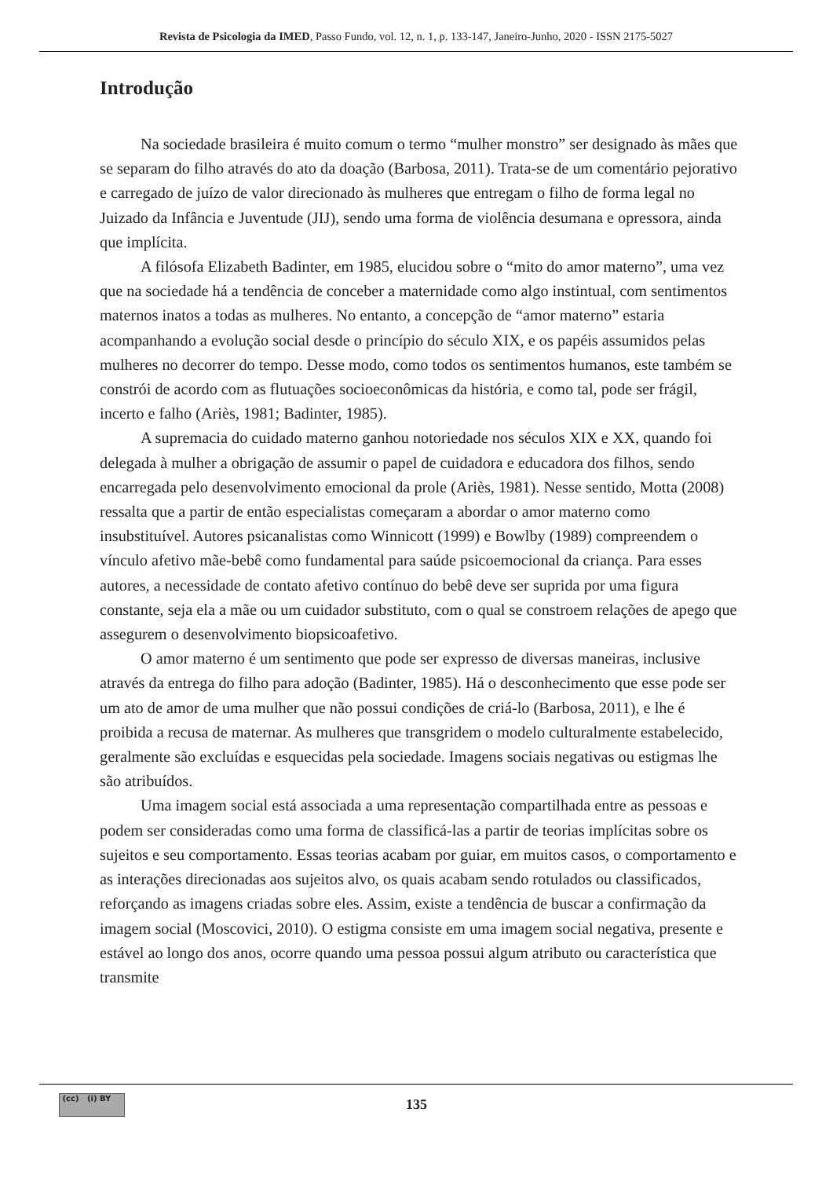Revista de Psicologia da IMED, Passo Fundo, vol. 12, n. 1, p. 133-147, Janeiro-Junho, 2020 - ISSN 2175-5027
Introdução
Na sociedade brasileira é muito comum o termo “mulher monstro” ser designado às mães que se separam do filho através do ato da doação (Barbosa, 2011). Trata-se de um comentário pejorativo e carregado de juízo de valor direcionado às mulheres que entregam o filho de forma legal no Juizado da Infância e Juventude (JIJ), sendo uma forma de violência desumana e opressora, ainda que implícita.
A filósofa Elizabeth Badinter, em 1985, elucidou sobre o “mito do amor materno”, uma vez que na sociedade há a tendência de conceber a maternidade como algo instintual, com sentimentos maternos inatos a todas as mulheres. No entanto, a concepção de “amor materno” estaria acompanhando a evolução social desde o princípio do século XIX, e os papéis assumidos pelas mulheres no decorrer do tempo. Desse modo, como todos os sentimentos humanos, este também se constrói de acordo com as flutuações socioeconômicas da história, e como tal, pode ser frágil, incerto e falho (Ariès, 1981; Badinter, 1985).
A supremacia do cuidado materno ganhou notoriedade nos séculos XIX e XX, quando foi delegada à mulher a obrigação de assumir o papel de cuidadora e educadora dos filhos, sendo encarregada pelo desenvolvimento emocional da prole (Ariès, 1981). Nesse sentido, Motta (2008) ressalta que a partir de então especialistas começaram a abordar o amor materno como insubstituível. Autores psicanalistas como Winnicott (1999) e Bowlby (1989) compreendem o vínculo afetivo mãe-bebê como fundamental para saúde psicoemocional da criança. Para esses autores, a necessidade de contato afetivo contínuo do bebê deve ser suprida por uma figura constante, seja ela a mãe ou um cuidador substituto, com o qual se constroem relações de apego que assegurem o desenvolvimento biopsicoafetivo.
O amor materno é um sentimento que pode ser expresso de diversas maneiras, inclusive através da entrega do filho para adoção (Badinter, 1985). Há o desconhecimento que esse pode ser um ato de amor de uma mulher que não possui condições de criá-lo (Barbosa, 2011), e lhe é proibida a recusa de maternar. As mulheres que transgridem o modelo culturalmente estabelecido, geralmente são excluídas e esquecidas pela sociedade. Imagens sociais negativas ou estigmas lhe são atribuídos.
Uma imagem social está associada a uma representação compartilhada entre as pessoas e podem ser consideradas como uma forma de classificá-las a partir de teorias implícitas sobre os sujeitos e seu comportamento. Essas teorias acabam por guiar, em muitos casos, o comportamento e as interações direcionadas aos sujeitos alvo, os quais acabam sendo rotulados ou classificados, reforçando as imagens criadas sobre eles. Assim, existe a tendência de buscar a confirmação da imagem social (Moscovici, 2010). O estigma consiste em uma imagem social negativa, presente e estável ao longo dos anos, ocorre quando uma pessoa possui algum atributo ou característica que transmite
(cc) (i) BY
135